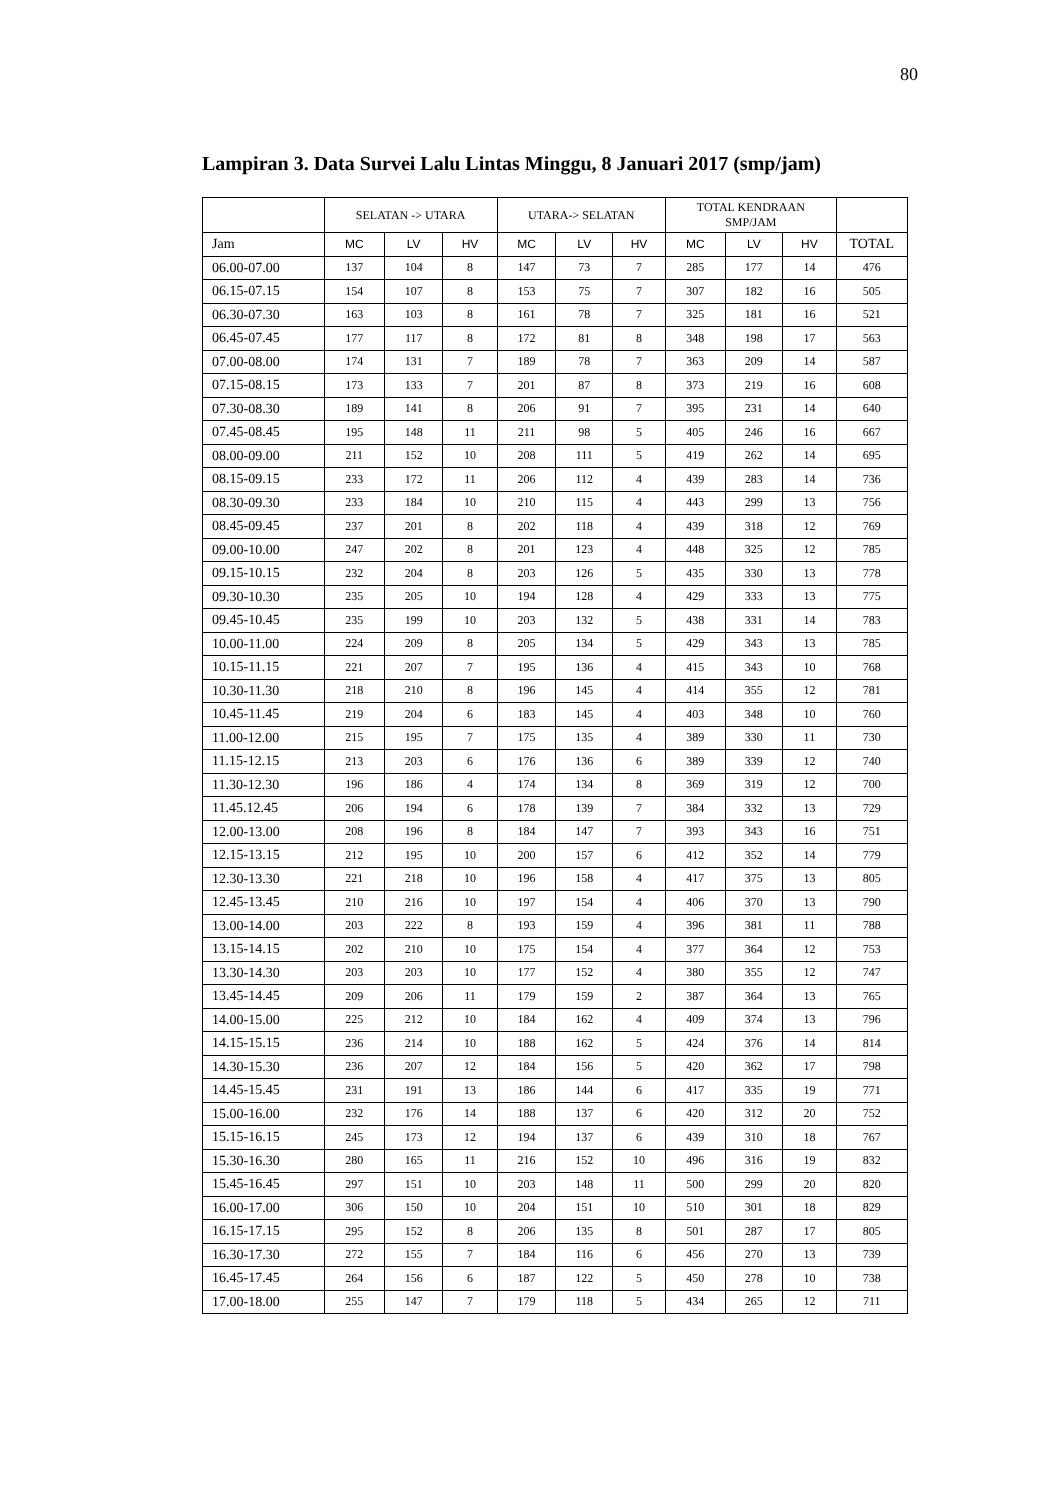80
Lampiran 3. Data Survei Lalu Lintas Minggu, 8 Januari 2017 (smp/jam)
| | SELATAN -> UTARA | | | UTARA-> SELATAN | | | TOTAL KENDRAAN SMP/JAM | | | |
| --- | --- | --- | --- | --- | --- | --- | --- | --- | --- | --- |
| Jam | MC | LV | HV | MC | LV | HV | MC | LV | HV | TOTAL |
| 06.00-07.00 | 137 | 104 | 8 | 147 | 73 | 7 | 285 | 177 | 14 | 476 |
| 06.15-07.15 | 154 | 107 | 8 | 153 | 75 | 7 | 307 | 182 | 16 | 505 |
| 06.30-07.30 | 163 | 103 | 8 | 161 | 78 | 7 | 325 | 181 | 16 | 521 |
| 06.45-07.45 | 177 | 117 | 8 | 172 | 81 | 8 | 348 | 198 | 17 | 563 |
| 07.00-08.00 | 174 | 131 | 7 | 189 | 78 | 7 | 363 | 209 | 14 | 587 |
| 07.15-08.15 | 173 | 133 | 7 | 201 | 87 | 8 | 373 | 219 | 16 | 608 |
| 07.30-08.30 | 189 | 141 | 8 | 206 | 91 | 7 | 395 | 231 | 14 | 640 |
| 07.45-08.45 | 195 | 148 | 11 | 211 | 98 | 5 | 405 | 246 | 16 | 667 |
| 08.00-09.00 | 211 | 152 | 10 | 208 | 111 | 5 | 419 | 262 | 14 | 695 |
| 08.15-09.15 | 233 | 172 | 11 | 206 | 112 | 4 | 439 | 283 | 14 | 736 |
| 08.30-09.30 | 233 | 184 | 10 | 210 | 115 | 4 | 443 | 299 | 13 | 756 |
| 08.45-09.45 | 237 | 201 | 8 | 202 | 118 | 4 | 439 | 318 | 12 | 769 |
| 09.00-10.00 | 247 | 202 | 8 | 201 | 123 | 4 | 448 | 325 | 12 | 785 |
| 09.15-10.15 | 232 | 204 | 8 | 203 | 126 | 5 | 435 | 330 | 13 | 778 |
| 09.30-10.30 | 235 | 205 | 10 | 194 | 128 | 4 | 429 | 333 | 13 | 775 |
| 09.45-10.45 | 235 | 199 | 10 | 203 | 132 | 5 | 438 | 331 | 14 | 783 |
| 10.00-11.00 | 224 | 209 | 8 | 205 | 134 | 5 | 429 | 343 | 13 | 785 |
| 10.15-11.15 | 221 | 207 | 7 | 195 | 136 | 4 | 415 | 343 | 10 | 768 |
| 10.30-11.30 | 218 | 210 | 8 | 196 | 145 | 4 | 414 | 355 | 12 | 781 |
| 10.45-11.45 | 219 | 204 | 6 | 183 | 145 | 4 | 403 | 348 | 10 | 760 |
| 11.00-12.00 | 215 | 195 | 7 | 175 | 135 | 4 | 389 | 330 | 11 | 730 |
| 11.15-12.15 | 213 | 203 | 6 | 176 | 136 | 6 | 389 | 339 | 12 | 740 |
| 11.30-12.30 | 196 | 186 | 4 | 174 | 134 | 8 | 369 | 319 | 12 | 700 |
| 11.45.12.45 | 206 | 194 | 6 | 178 | 139 | 7 | 384 | 332 | 13 | 729 |
| 12.00-13.00 | 208 | 196 | 8 | 184 | 147 | 7 | 393 | 343 | 16 | 751 |
| 12.15-13.15 | 212 | 195 | 10 | 200 | 157 | 6 | 412 | 352 | 14 | 779 |
| 12.30-13.30 | 221 | 218 | 10 | 196 | 158 | 4 | 417 | 375 | 13 | 805 |
| 12.45-13.45 | 210 | 216 | 10 | 197 | 154 | 4 | 406 | 370 | 13 | 790 |
| 13.00-14.00 | 203 | 222 | 8 | 193 | 159 | 4 | 396 | 381 | 11 | 788 |
| 13.15-14.15 | 202 | 210 | 10 | 175 | 154 | 4 | 377 | 364 | 12 | 753 |
| 13.30-14.30 | 203 | 203 | 10 | 177 | 152 | 4 | 380 | 355 | 12 | 747 |
| 13.45-14.45 | 209 | 206 | 11 | 179 | 159 | 2 | 387 | 364 | 13 | 765 |
| 14.00-15.00 | 225 | 212 | 10 | 184 | 162 | 4 | 409 | 374 | 13 | 796 |
| 14.15-15.15 | 236 | 214 | 10 | 188 | 162 | 5 | 424 | 376 | 14 | 814 |
| 14.30-15.30 | 236 | 207 | 12 | 184 | 156 | 5 | 420 | 362 | 17 | 798 |
| 14.45-15.45 | 231 | 191 | 13 | 186 | 144 | 6 | 417 | 335 | 19 | 771 |
| 15.00-16.00 | 232 | 176 | 14 | 188 | 137 | 6 | 420 | 312 | 20 | 752 |
| 15.15-16.15 | 245 | 173 | 12 | 194 | 137 | 6 | 439 | 310 | 18 | 767 |
| 15.30-16.30 | 280 | 165 | 11 | 216 | 152 | 10 | 496 | 316 | 19 | 832 |
| 15.45-16.45 | 297 | 151 | 10 | 203 | 148 | 11 | 500 | 299 | 20 | 820 |
| 16.00-17.00 | 306 | 150 | 10 | 204 | 151 | 10 | 510 | 301 | 18 | 829 |
| 16.15-17.15 | 295 | 152 | 8 | 206 | 135 | 8 | 501 | 287 | 17 | 805 |
| 16.30-17.30 | 272 | 155 | 7 | 184 | 116 | 6 | 456 | 270 | 13 | 739 |
| 16.45-17.45 | 264 | 156 | 6 | 187 | 122 | 5 | 450 | 278 | 10 | 738 |
| 17.00-18.00 | 255 | 147 | 7 | 179 | 118 | 5 | 434 | 265 | 12 | 711 |